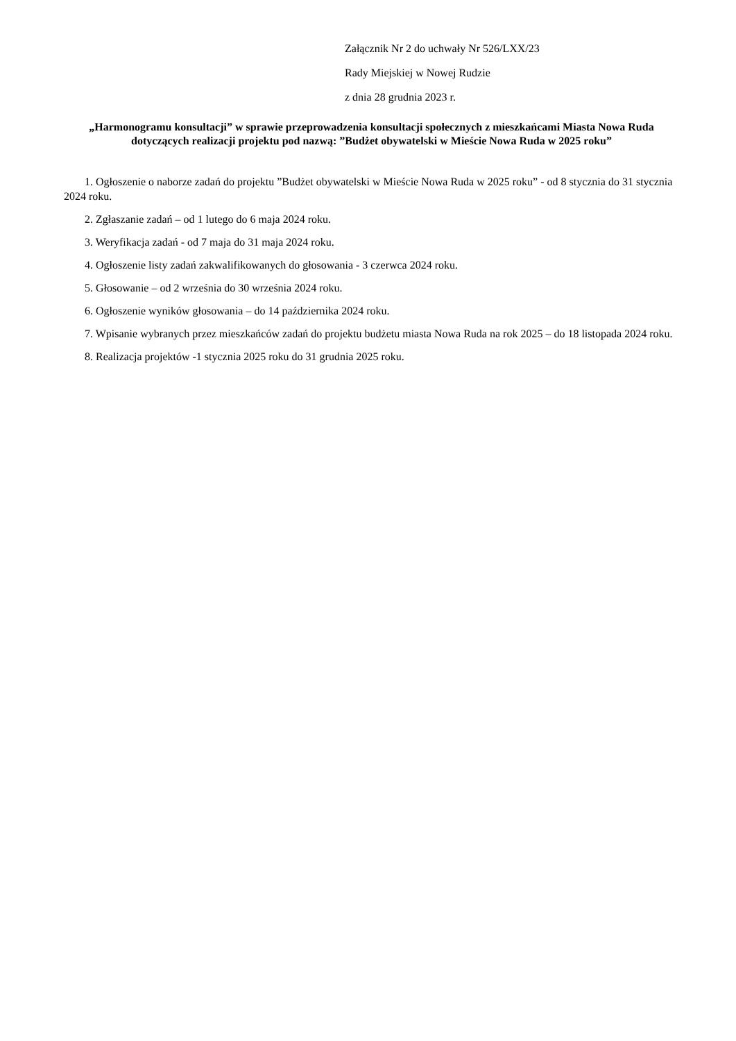Załącznik Nr 2 do uchwały Nr 526/LXX/23
Rady Miejskiej w Nowej Rudzie
z dnia 28 grudnia 2023 r.
„Harmonogramu konsultacji” w sprawie przeprowadzenia konsultacji społecznych z mieszkańcami Miasta Nowa Ruda dotyczących realizacji projektu pod nazwą: ”Budżet obywatelski w Mieście Nowa Ruda w 2025 roku”
1. Ogłoszenie o naborze zadań do projektu ”Budżet obywatelski w Mieście Nowa Ruda w 2025 roku” - od 8 stycznia do 31 stycznia 2024 roku.
2. Zgłaszanie zadań – od 1 lutego do 6 maja 2024 roku.
3. Weryfikacja zadań - od 7 maja do 31 maja 2024 roku.
4. Ogłoszenie listy zadań zakwalifikowanych do głosowania - 3 czerwca 2024 roku.
5. Głosowanie – od 2 września do 30 września 2024 roku.
6. Ogłoszenie wyników głosowania – do 14 października 2024 roku.
7. Wpisanie wybranych przez mieszkańców zadań do projektu budżetu miasta Nowa Ruda na rok 2025 – do 18 listopada 2024 roku.
8. Realizacja projektów -1 stycznia 2025 roku do 31 grudnia 2025 roku.